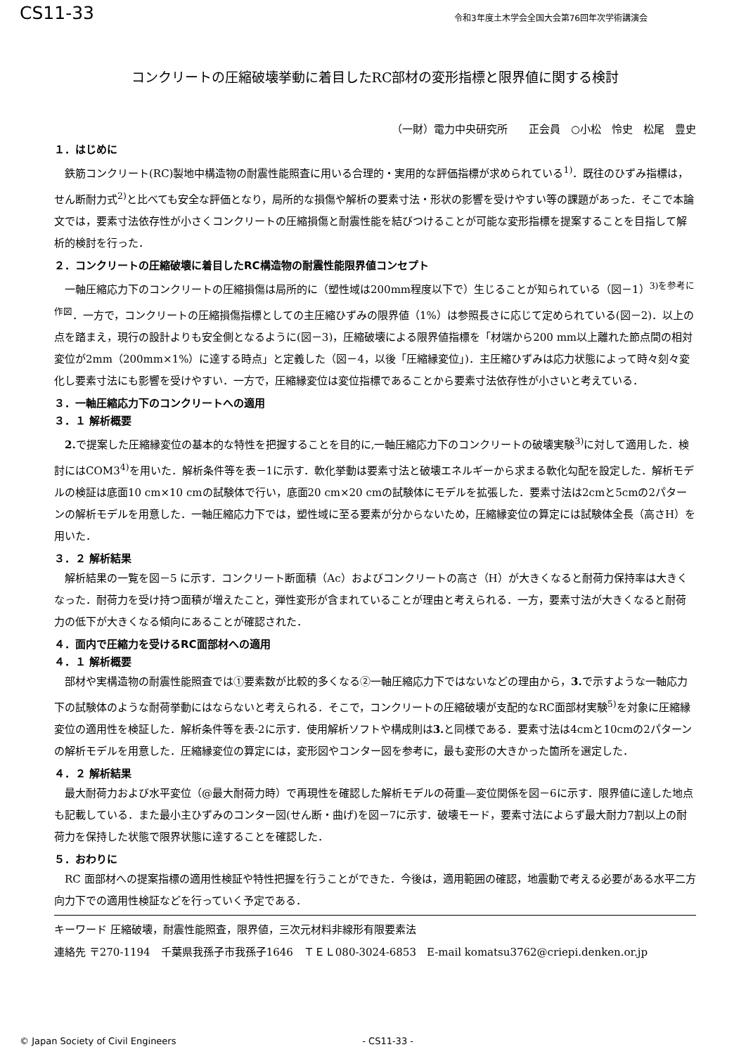CS11-33 令和3年度土木学会全国大会第76回年次学術講演会
コンクリートの圧縮破壊挙動に着目したRC部材の変形指標と限界値に関する検討
（一財）電力中央研究所　　正会員　○小松　怜史　松尾　豊史
１．はじめに
鉄筋コンクリート(RC)製地中構造物の耐震性能照査に用いる合理的・実用的な評価指標が求められている<sup>1)</sup>．既往のひずみ指標は，せん断耐力式<sup>2)</sup>と比べても安全な評価となり，局所的な損傷や解析の要素寸法・形状の影響を受けやすい等の課題があった．そこで本論文では，要素寸法依存性が小さくコンクリートの圧縮損傷と耐震性能を結びつけることが可能な変形指標を提案することを目指して解析的検討を行った．
２．コンクリートの圧縮破壊に着目したRC構造物の耐震性能限界値コンセプト
一軸圧縮応力下のコンクリートの圧縮損傷は局所的に（塑性域は200mm程度以下で）生じることが知られている（図－1）<sup>3)を参考に作図</sup>．一方で，コンクリートの圧縮損傷指標としての主圧縮ひずみの限界値（1%）は参照長さに応じて定められている(図－2)．以上の点を踏まえ，現行の設計よりも安全側となるように(図－3)，圧縮破壊による限界値指標を「材端から200 mm以上離れた節点間の相対変位が2mm（200mm×1%）に達する時点」と定義した（図－4，以後「圧縮縁変位」)．主圧縮ひずみは応力状態によって時々刻々変化し要素寸法にも影響を受けやすい．一方で，圧縮縁変位は変位指標であることから要素寸法依存性が小さいと考えている．
３．一軸圧縮応力下のコンクリートへの適用
３．１ 解析概要
2. で提案した圧縮縁変位の基本的な特性を把握することを目的に,一軸圧縮応力下のコンクリートの破壊実験<sup>3)</sup>に対して適用した．検討にはCOM3<sup>4)</sup>を用いた．解析条件等を表－1に示す．軟化挙動は要素寸法と破壊エネルギーから求まる軟化勾配を設定した．解析モデルの検証は底面10 cm×10 cmの試験体で行い，底面20 cm×20 cmの試験体にモデルを拡張した．要素寸法は2cmと5cmの2パターンの解析モデルを用意した．一軸圧縮応力下では，塑性域に至る要素が分からないため，圧縮縁変位の算定には試験体全長（高さH）を用いた．
３．２ 解析結果
解析結果の一覧を図－5 に示す．コンクリート断面積（Ac）およびコンクリートの高さ（H）が大きくなると耐荷力保持率は大きくなった．耐荷力を受け持つ面積が増えたこと，弾性変形が含まれていることが理由と考えられる．一方，要素寸法が大きくなると耐荷力の低下が大きくなる傾向にあることが確認された．
４．面内で圧縮力を受けるRC面部材への適用
４．１ 解析概要
部材や実構造物の耐震性能照査では①要素数が比較的多くなる②一軸圧縮応力下ではないなどの理由から，3. で示すような一軸応力下の試験体のような耐荷挙動にはならないと考えられる．そこで，コンクリートの圧縮破壊が支配的なRC面部材実験<sup>5)</sup>を対象に圧縮縁変位の適用性を検証した．解析条件等を表-2に示す．使用解析ソフトや構成則は3. と同様である．要素寸法は4cmと10cmの2パターンの解析モデルを用意した．圧縮縁変位の算定には，変形図やコンター図を参考に，最も変形の大きかった箇所を選定した．
４．２ 解析結果
最大耐荷力および水平変位（@最大耐荷力時）で再現性を確認した解析モデルの荷重―変位関係を図－6に示す．限界値に達した地点も記載している．また最小主ひずみのコンター図(せん断・曲げ)を図－7に示す．破壊モード，要素寸法によらず最大耐力7割以上の耐荷力を保持した状態で限界状態に達することを確認した．
５．おわりに
RC 面部材への提案指標の適用性検証や特性把握を行うことができた．今後は，適用範囲の確認，地震動で考える必要がある水平二方向力下での適用性検証などを行っていく予定である．
キーワード 圧縮破壊，耐震性能照査，限界値，三次元材料非線形有限要素法
連絡先 〒270-1194　千葉県我孫子市我孫子1646　ＴＥＬ080-3024-6853　E-mail komatsu3762@criepi.denken.or.jp
© Japan Society of Civil Engineers - CS11-33 -